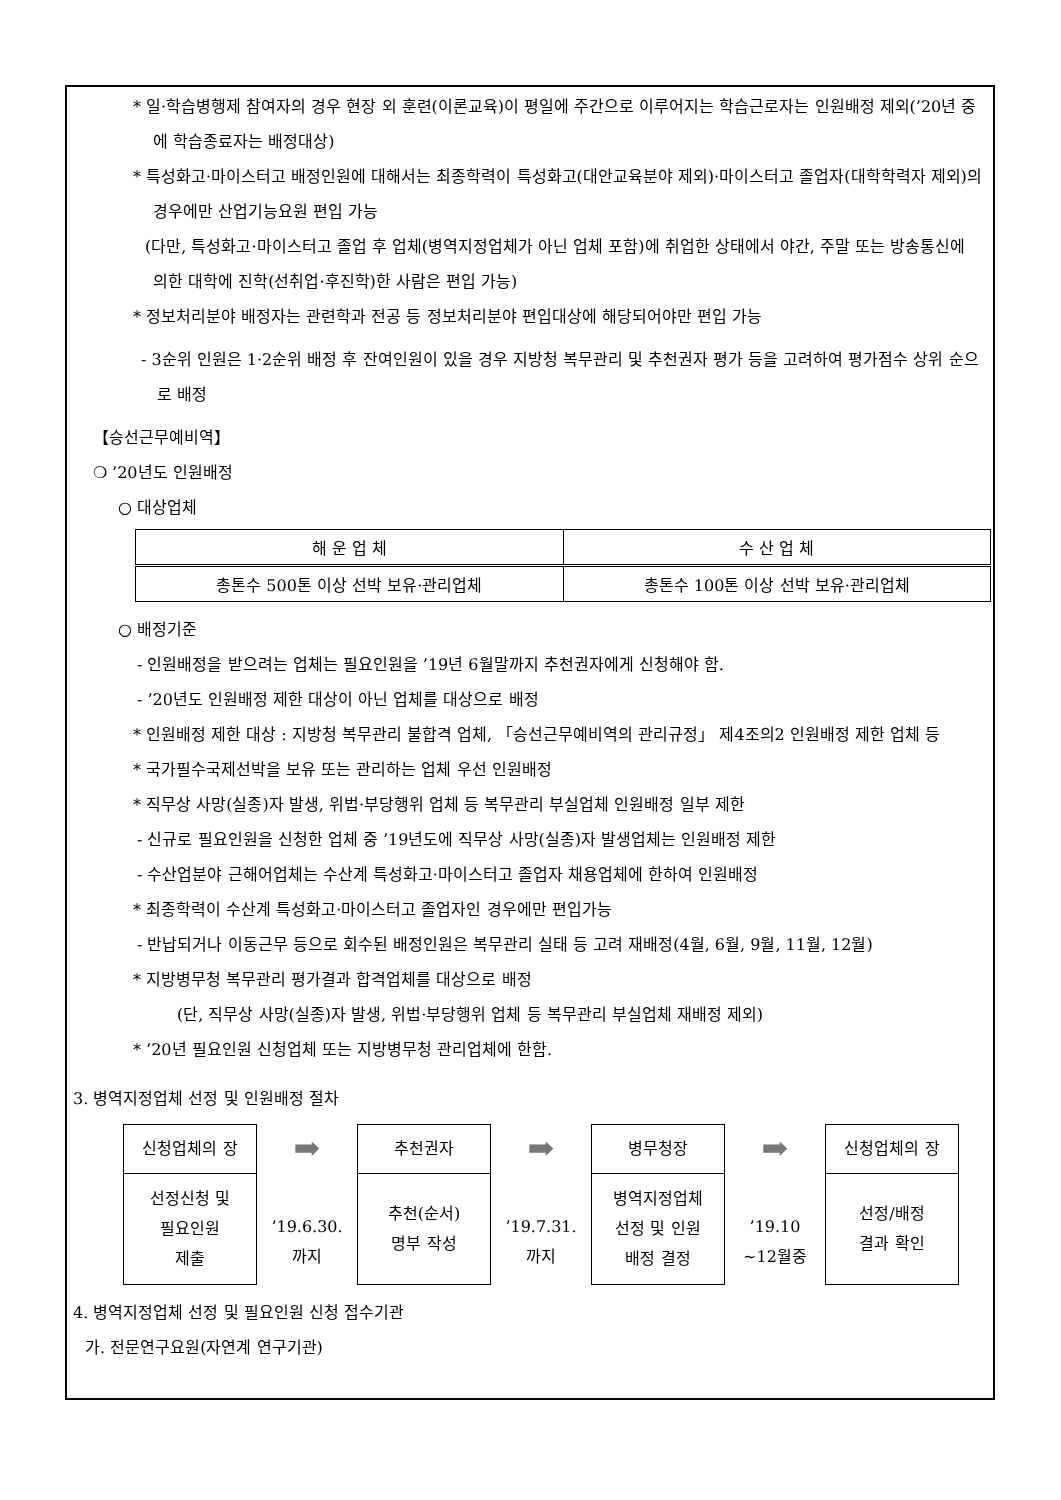* 일·학습병행제 참여자의 경우 현장 외 훈련(이론교육)이 평일에 주간으로 이루어지는 학습근로자는 인원배정 제외(’20년 중에 학습종료자는 배정대상)
* 특성화고·마이스터고 배정인원에 대해서는 최종학력이 특성화고(대안교육분야 제외)·마이스터고 졸업자(대학학력자 제외)의 경우에만 산업기능요원 편입 가능
(다만, 특성화고·마이스터고 졸업 후 업체(병역지정업체가 아닌 업체 포함)에 취업한 상태에서 야간, 주말 또는 방송통신에 의한 대학에 진학(선취업·후진학)한 사람은 편입 가능)
* 정보처리분야 배정자는 관련학과 전공 등 정보처리분야 편입대상에 해당되어야만 편입 가능
- 3순위 인원은 1·2순위 배정 후 잔여인원이 있을 경우 지방청 복무관리 및 추천권자 평가 등을 고려하여 평가점수 상위 순으로 배정
【승선근무예비역】
❍ ’20년도 인원배정
○ 대상업체
| 해 운 업 체 | 수 산 업 체 |
| --- | --- |
| 총톤수 500톤 이상 선박 보유·관리업체 | 총톤수 100톤 이상 선박 보유·관리업체 |
○ 배정기준
- 인원배정을 받으려는 업체는 필요인원을 ’19년 6월말까지 추천권자에게 신청해야 함.
- ’20년도 인원배정 제한 대상이 아닌 업체를 대상으로 배정
* 인원배정 제한 대상 : 지방청 복무관리 불합격 업체, 「승선근무예비역의 관리규정」 제4조의2 인원배정 제한 업체 등
* 국가필수국제선박을 보유 또는 관리하는 업체 우선 인원배정
* 직무상 사망(실종)자 발생, 위법·부당행위 업체 등 복무관리 부실업체 인원배정 일부 제한
- 신규로 필요인원을 신청한 업체 중 ’19년도에 직무상 사망(실종)자 발생업체는 인원배정 제한
- 수산업분야 근해어업체는 수산계 특성화고·마이스터고 졸업자 채용업체에 한하여 인원배정
* 최종학력이 수산계 특성화고·마이스터고 졸업자인 경우에만 편입가능
- 반납되거나 이동근무 등으로 회수된 배정인원은 복무관리 실태 등 고려 재배정(4월, 6월, 9월, 11월, 12월)
* 지방병무청 복무관리 평가결과 합격업체를 대상으로 배정
(단, 직무상 사망(실종)자 발생, 위법·부당행위 업체 등 복무관리 부실업체 재배정 제외)
* ’20년 필요인원 신청업체 또는 지방병무청 관리업체에 한함.
3. 병역지정업체 선정 및 인원배정 절차
신청업체의 장
선정신청 및
필요인원
제출
➡
’19.6.30.
까지
추천권자
추천(순서)
명부 작성
➡
’19.7.31.
까지
병무청장
병역지정업체
선정 및 인원
배정 결정
➡
’19.10
~12월중
신청업체의 장
선정/배정
결과 확인
4. 병역지정업체 선정 및 필요인원 신청 접수기관
가. 전문연구요원(자연계 연구기관)